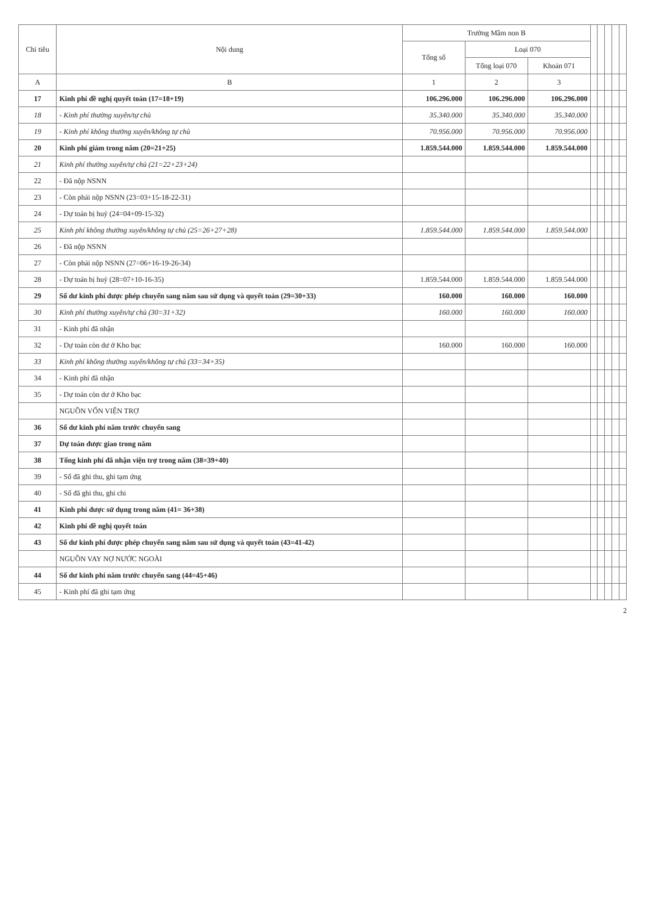| Chỉ tiêu | Nội dung | Trường Mầm non B | | | | | | | |
| --- | --- | --- | --- | --- | --- | --- | --- | --- | --- |
| | | Tổng số | Loại 070 | | | | | | |
| | | | Tổng loại 070 | Khoản 071 | | | | | |
| A | B | 1 | 2 | 3 | | | | | |
| 17 | Kinh phí đề nghị quyết toán (17=18+19) | 106.296.000 | 106.296.000 | 106.296.000 | | | | | |
| 18 | - Kinh phí thường xuyên/tự chủ | 35.340.000 | 35.340.000 | 35.340.000 | | | | | |
| 19 | - Kinh phí không thường xuyên/không tự chủ | 70.956.000 | 70.956.000 | 70.956.000 | | | | | |
| 20 | Kinh phí giảm trong năm (20=21+25) | 1.859.544.000 | 1.859.544.000 | 1.859.544.000 | | | | | |
| 21 | Kinh phí thường xuyên/tự chủ (21=22+23+24) | | | | | | | | |
| 22 | - Đã nộp NSNN | | | | | | | | |
| 23 | - Còn phải nộp NSNN (23=03+15-18-22-31) | | | | | | | | |
| 24 | - Dự toán bị huỷ (24=04+09-15-32) | | | | | | | | |
| 25 | Kinh phí không thường xuyên/không tự chủ (25=26+27+28) | 1.859.544.000 | 1.859.544.000 | 1.859.544.000 | | | | | |
| 26 | - Đã nộp NSNN | | | | | | | | |
| 27 | - Còn phải nộp NSNN (27=06+16-19-26-34) | | | | | | | | |
| 28 | - Dự toán bị huỷ (28=07+10-16-35) | 1.859.544.000 | 1.859.544.000 | 1.859.544.000 | | | | | |
| 29 | Số dư kinh phí được phép chuyển sang năm sau sử dụng và quyết toán (29=30+33) | 160.000 | 160.000 | 160.000 | | | | | |
| 30 | Kinh phí thường xuyên/tự chủ (30=31+32) | 160.000 | 160.000 | 160.000 | | | | | |
| 31 | - Kinh phí đã nhận | | | | | | | | |
| 32 | - Dự toán còn dư ở Kho bạc | 160.000 | 160.000 | 160.000 | | | | | |
| 33 | Kinh phí không thường xuyên/không tự chủ (33=34+35) | | | | | | | | |
| 34 | - Kinh phí đã nhận | | | | | | | | |
| 35 | - Dự toán còn dư ở Kho bạc | | | | | | | | |
| | NGUỒN VỐN VIỆN TRỢ | | | | | | | | |
| 36 | Số dư kinh phí năm trước chuyển sang | | | | | | | | |
| 37 | Dự toán được giao trong năm | | | | | | | | |
| 38 | Tổng kinh phí đã nhận viện trợ trong năm (38=39+40) | | | | | | | | |
| 39 | - Số đã ghi thu, ghi tạm ứng | | | | | | | | |
| 40 | - Số đã ghi thu, ghi chi | | | | | | | | |
| 41 | Kinh phí được sử dụng trong năm (41= 36+38) | | | | | | | | |
| 42 | Kinh phí đề nghị quyết toán | | | | | | | | |
| 43 | Số dư kinh phí được phép chuyển sang năm sau sử dụng và quyết toán (43=41-42) | | | | | | | | |
| | NGUỒN VAY NỢ NƯỚC NGOÀI | | | | | | | | |
| 44 | Số dư kinh phí năm trước chuyển sang (44=45+46) | | | | | | | | |
| 45 | - Kinh phí đã ghi tạm ứng | | | | | | | | |
2